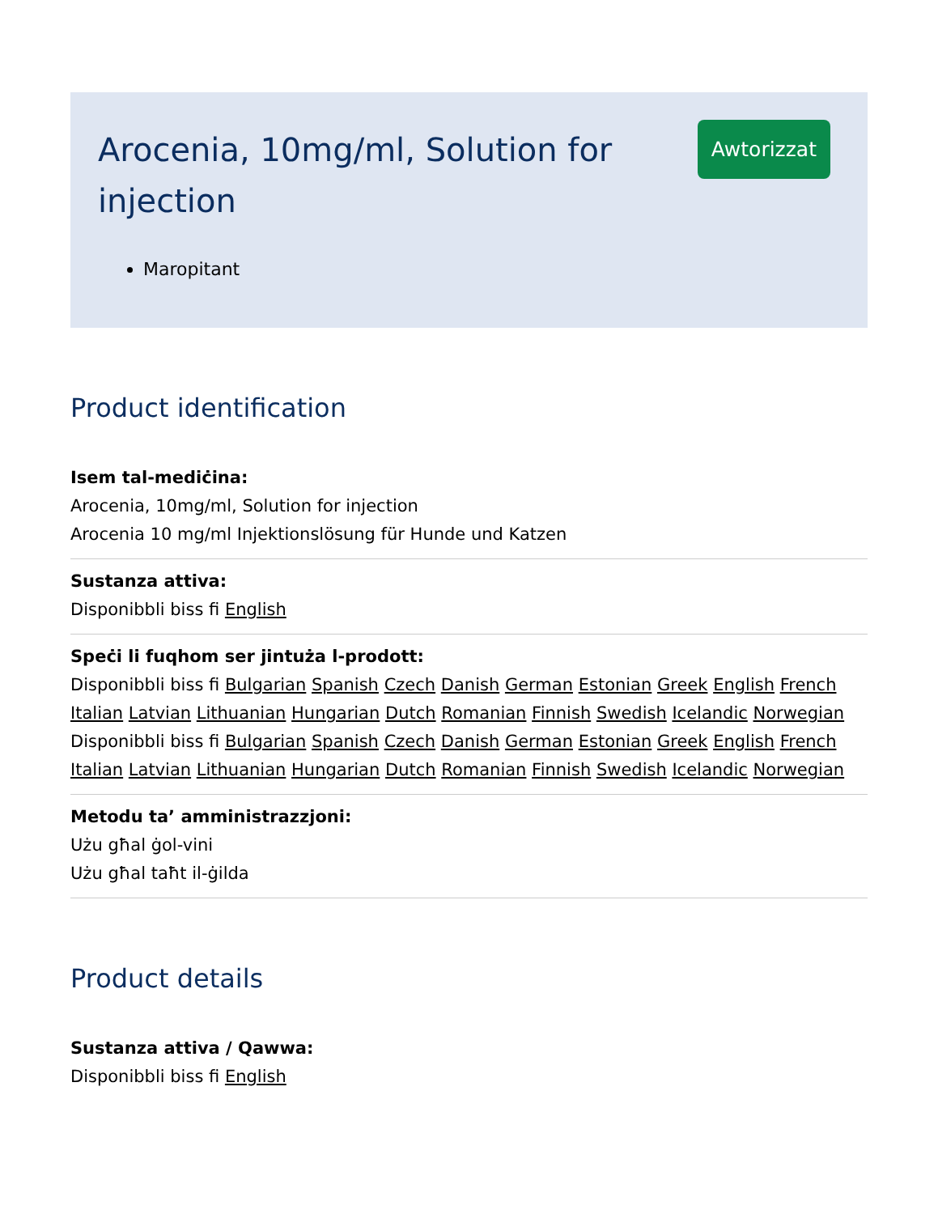Arocenia, 10mg/ml, Solution for injection
Awtorizzat
Maropitant
Product identification
Isem tal-mediċina:
Arocenia, 10mg/ml, Solution for injection
Arocenia 10 mg/ml Injektionslösung für Hunde und Katzen
Sustanza attiva:
Disponibbli biss fi English
Speċi li fuqhom ser jintuża l-prodott:
Disponibbli biss fi Bulgarian Spanish Czech Danish German Estonian Greek English French Italian Latvian Lithuanian Hungarian Dutch Romanian Finnish Swedish Icelandic Norwegian
Disponibbli biss fi Bulgarian Spanish Czech Danish German Estonian Greek English French Italian Latvian Lithuanian Hungarian Dutch Romanian Finnish Swedish Icelandic Norwegian
Metodu ta’ amministrazzjoni:
Użu għal ġol-vini
Użu għal taħt il-ġilda
Product details
Sustanza attiva / Qawwa:
Disponibbli biss fi English